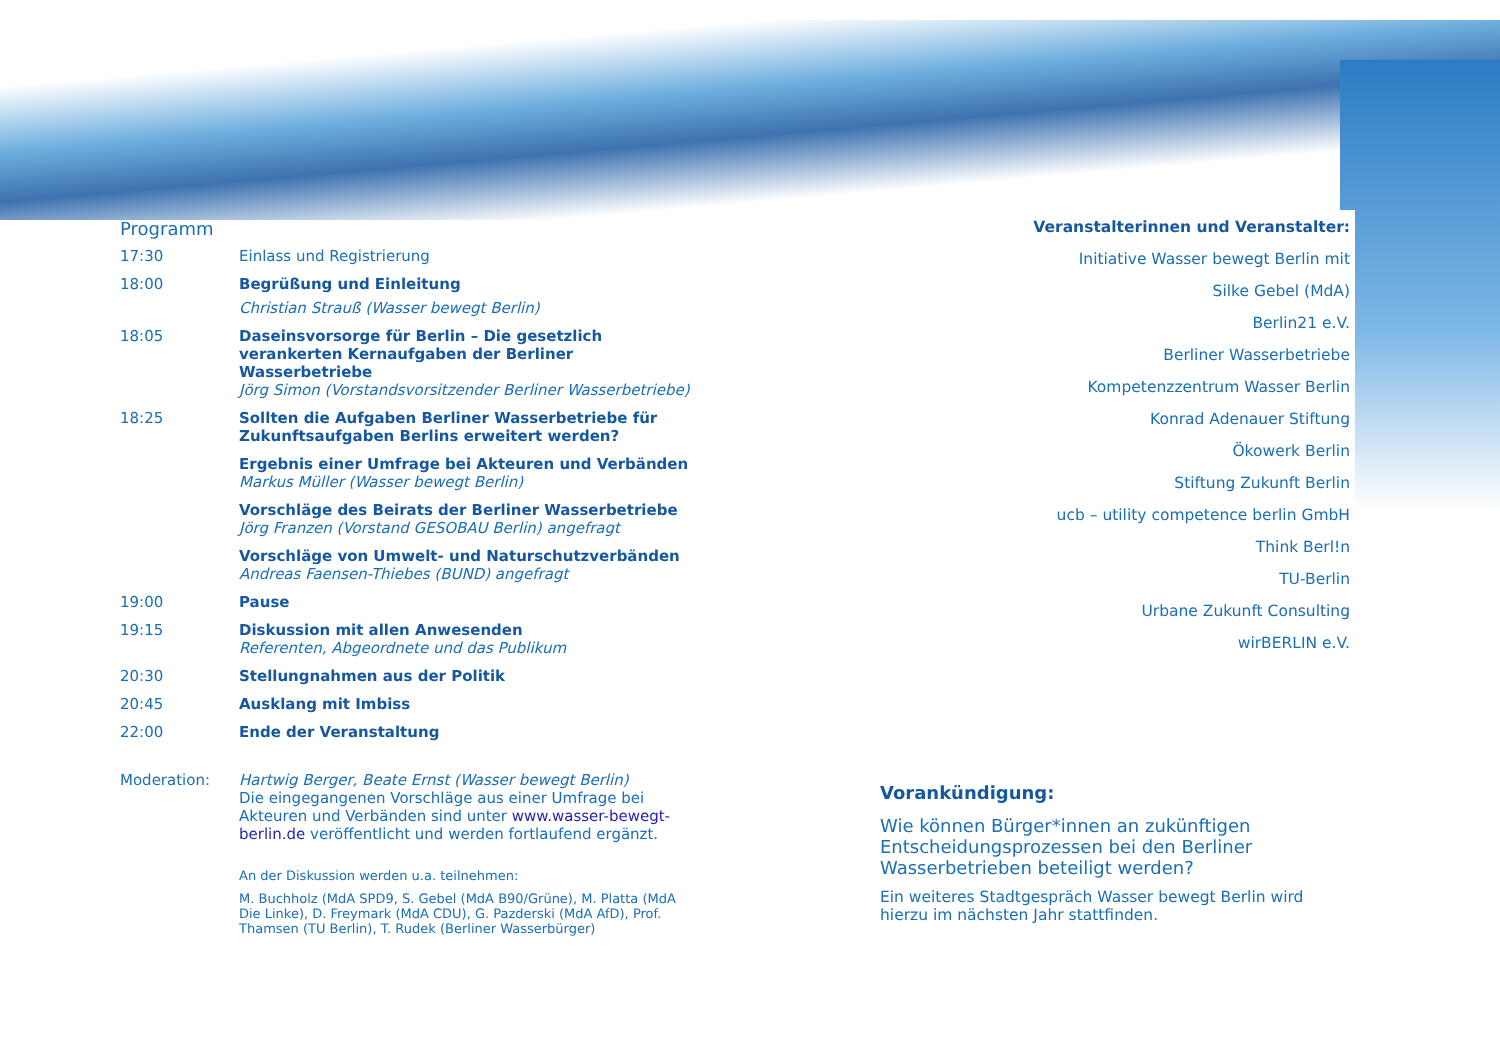Programm
17:30 Einlass und Registrierung
18:00 Begrüßung und Einleitung
Christian Strauß (Wasser bewegt Berlin)
18:05 Daseinsvorsorge für Berlin – Die gesetzlich verankerten Kernaufgaben der Berliner Wasserbetriebe
Jörg Simon (Vorstandsvorsitzender Berliner Wasserbetriebe)
18:25 Sollten die Aufgaben Berliner Wasserbetriebe für Zukunftsaufgaben Berlins erweitert werden?
Ergebnis einer Umfrage bei Akteuren und Verbänden
Markus Müller (Wasser bewegt Berlin)
Vorschläge des Beirats der Berliner Wasserbetriebe
Jörg Franzen (Vorstand GESOBAU Berlin) angefragt
Vorschläge von Umwelt- und Naturschutzverbänden
Andreas Faensen-Thiebes (BUND) angefragt
19:00 Pause
19:15 Diskussion mit allen Anwesenden
Referenten, Abgeordnete und das Publikum
20:30 Stellungnahmen aus der Politik
20:45 Ausklang mit Imbiss
22:00 Ende der Veranstaltung
Moderation: Hartwig Berger, Beate Ernst (Wasser bewegt Berlin)
Die eingegangenen Vorschläge aus einer Umfrage bei Akteuren und Verbänden sind unter www.wasser-bewegt-berlin.de veröffentlicht und werden fortlaufend ergänzt.
An der Diskussion werden u.a. teilnehmen:
M. Buchholz (MdA SPD9, S. Gebel (MdA B90/Grüne), M. Platta (MdA Die Linke), D. Freymark (MdA CDU), G. Pazderski (MdA AfD), Prof. Thamsen (TU Berlin), T. Rudek (Berliner Wasserbürger)
Veranstalterinnen und Veranstalter:
Initiative Wasser bewegt Berlin mit
Silke Gebel (MdA)
Berlin21 e.V.
Berliner Wasserbetriebe
Kompetenzzentrum Wasser Berlin
Konrad Adenauer Stiftung
Ökowerk Berlin
Stiftung Zukunft Berlin
ucb – utility competence berlin GmbH
Think Berl!n
TU-Berlin
Urbane Zukunft Consulting
wirBERLIN e.V.
Vorankündigung:
Wie können Bürger*innen an zukünftigen Entscheidungsprozessen bei den Berliner Wasserbetrieben beteiligt werden?
Ein weiteres Stadtgespräch Wasser bewegt Berlin wird hierzu im nächsten Jahr stattfinden.